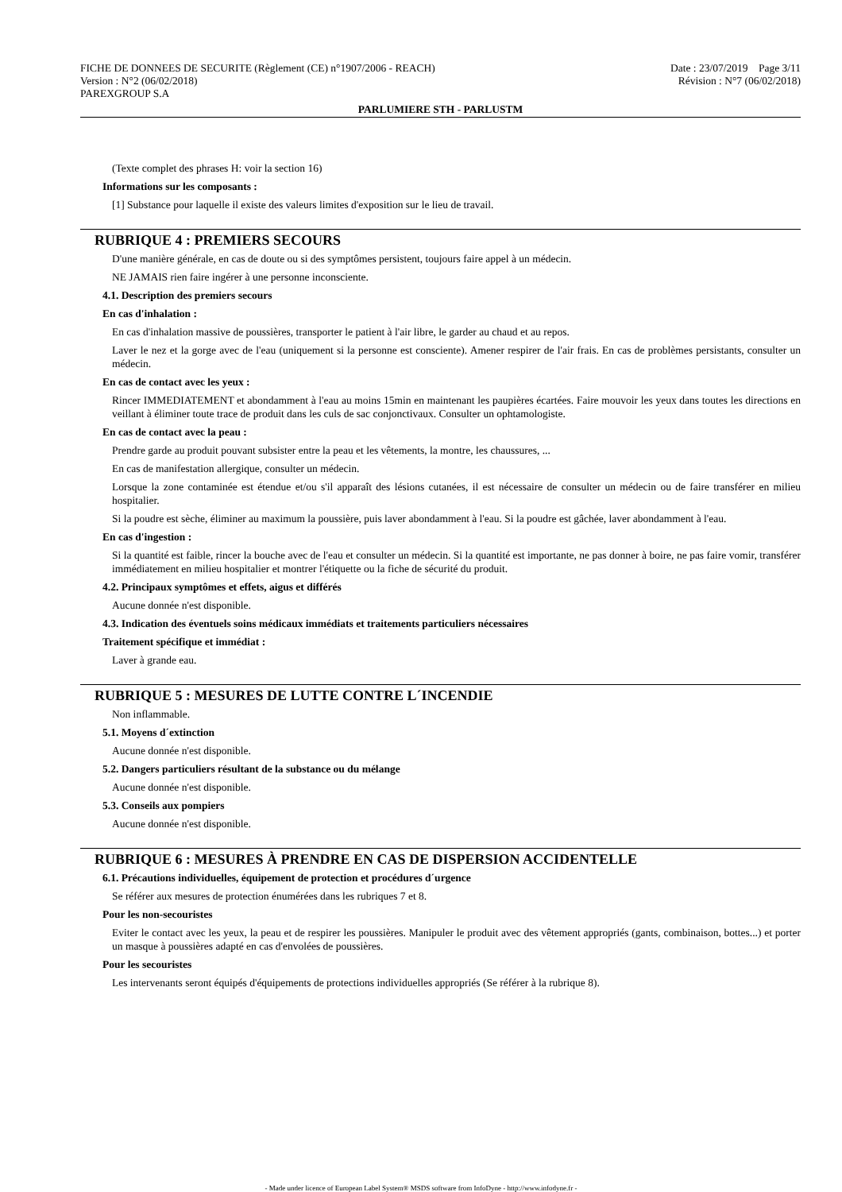FICHE DE DONNEES DE SECURITE (Règlement (CE) n°1907/2006 - REACH)
Version : N°2 (06/02/2018)
PAREXGROUP S.A
Date : 23/07/2019 Page 3/11
Révision : N°7 (06/02/2018)
PARLUMIERE STH - PARLUSTM
(Texte complet des phrases H: voir la section 16)
Informations sur les composants :
[1] Substance pour laquelle il existe des valeurs limites d'exposition sur le lieu de travail.
RUBRIQUE 4 : PREMIERS SECOURS
D'une manière générale, en cas de doute ou si des symptômes persistent, toujours faire appel à un médecin.
NE JAMAIS rien faire ingérer à une personne inconsciente.
4.1. Description des premiers secours
En cas d'inhalation :
En cas d'inhalation massive de poussières, transporter le patient à l'air libre, le garder au chaud et au repos.
Laver le nez et la gorge avec de l'eau (uniquement si la personne est consciente). Amener respirer de l'air frais. En cas de problèmes persistants, consulter un médecin.
En cas de contact avec les yeux :
Rincer IMMEDIATEMENT et abondamment à l'eau au moins 15min en maintenant les paupières écartées. Faire mouvoir les yeux dans toutes les directions en veillant à éliminer toute trace de produit dans les culs de sac conjonctivaux. Consulter un ophtamologiste.
En cas de contact avec la peau :
Prendre garde au produit pouvant subsister entre la peau et les vêtements, la montre, les chaussures, ...
En cas de manifestation allergique, consulter un médecin.
Lorsque la zone contaminée est étendue et/ou s'il apparaît des lésions cutanées, il est nécessaire de consulter un médecin ou de faire transférer en milieu hospitalier.
Si la poudre est sèche, éliminer au maximum la poussière, puis laver abondamment à l'eau. Si la poudre est gâchée, laver abondamment à l'eau.
En cas d'ingestion :
Si la quantité est faible, rincer la bouche avec de l'eau et consulter un médecin. Si la quantité est importante, ne pas donner à boire, ne pas faire vomir, transférer immédiatement en milieu hospitalier et montrer l'étiquette ou la fiche de sécurité du produit.
4.2. Principaux symptômes et effets, aigus et différés
Aucune donnée n'est disponible.
4.3. Indication des éventuels soins médicaux immédiats et traitements particuliers nécessaires
Traitement spécifique et immédiat :
Laver à grande eau.
RUBRIQUE 5 : MESURES DE LUTTE CONTRE L´INCENDIE
Non inflammable.
5.1. Moyens d´extinction
Aucune donnée n'est disponible.
5.2. Dangers particuliers résultant de la substance ou du mélange
Aucune donnée n'est disponible.
5.3. Conseils aux pompiers
Aucune donnée n'est disponible.
RUBRIQUE 6 : MESURES À PRENDRE EN CAS DE DISPERSION ACCIDENTELLE
6.1. Précautions individuelles, équipement de protection et procédures d´urgence
Se référer aux mesures de protection énumérées dans les rubriques 7 et 8.
Pour les non-secouristes
Eviter le contact avec les yeux, la peau et de respirer les poussières. Manipuler le produit avec des vêtement appropriés (gants, combinaison, bottes...) et porter un masque à poussières adapté en cas d'envolées de poussières.
Pour les secouristes
Les intervenants seront équipés d'équipements de protections individuelles appropriés (Se référer à la rubrique 8).
- Made under licence of European Label System® MSDS software from InfoDyne - http://www.infodyne.fr -